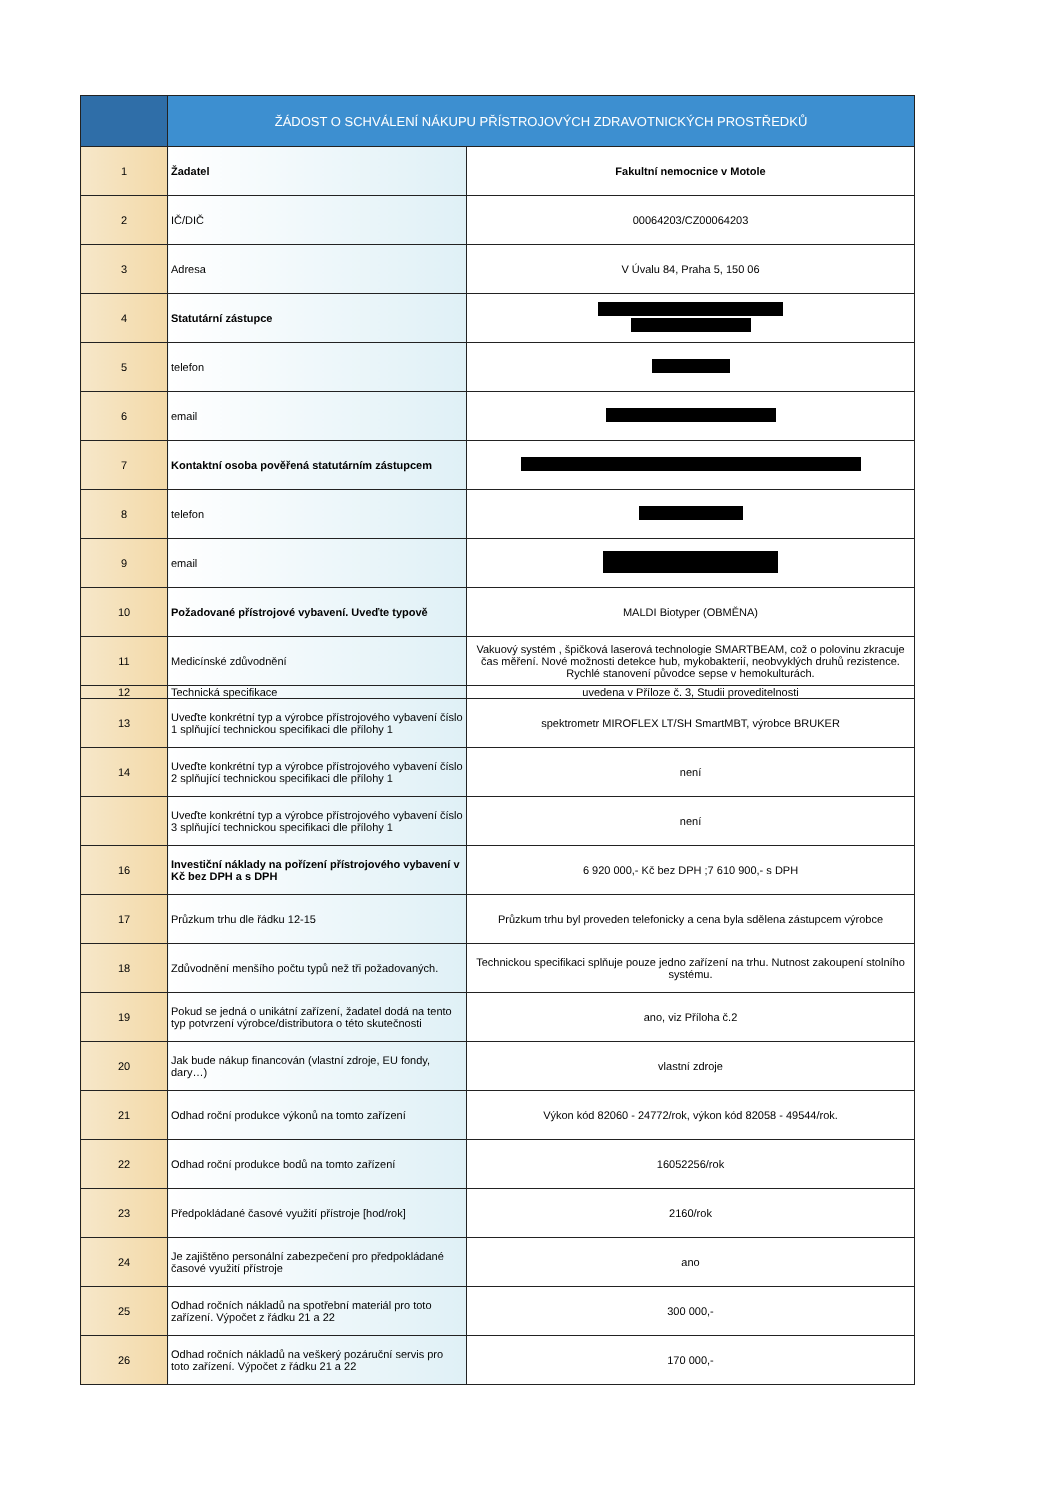| | ŽÁDOST O SCHVÁLENÍ NÁKUPU PŘÍSTROJOVÝCH ZDRAVOTNICKÝCH PROSTŘEDKŮ | |
| --- | --- | --- |
| 1 | Žadatel | Fakultní nemocnice v Motole |
| 2 | IČ/DIČ | 00064203/CZ00064203 |
| 3 | Adresa | V Úvalu 84, Praha 5, 150 06 |
| 4 | Statutární zástupce | |
| 5 | telefon | |
| 6 | email | |
| 7 | Kontaktní osoba pověřená statutárním zástupcem | |
| 8 | telefon | |
| 9 | email | |
| 10 | Požadované přístrojové vybavení. Uveďte typově | MALDI Biotyper (OBMĚNA) |
| 11 | Medicínské zdůvodnění | Vakuový systém , špičková laserová technologie SMARTBEAM, což o polovinu zkracuje čas měření. Nové možnosti detekce hub, mykobakterií, neobvyklých druhů rezistence. Rychlé stanovení původce sepse v hemokulturách. |
| 12 | Technická specifikace | uvedena v Příloze č. 3, Studii proveditelnosti |
| 13 | Uveďte konkrétní typ a výrobce přístrojového vybavení číslo 1 splňující technickou specifikaci dle přílohy 1 | spektrometr MIROFLEX LT/SH SmartMBT, výrobce BRUKER |
| 14 | Uveďte konkrétní typ a výrobce přístrojového vybavení číslo 2 splňující technickou specifikaci dle přílohy 1 | není |
| | Uveďte konkrétní typ a výrobce přístrojového vybavení číslo 3 splňující technickou specifikaci dle přílohy 1 | není |
| 16 | Investiční náklady na pořízení přístrojového vybavení v Kč bez DPH a s DPH | 6 920 000,- Kč bez DPH ;7 610 900,- s DPH |
| 17 | Průzkum trhu dle řádku 12-15 | Průzkum trhu byl proveden telefonicky a cena byla sdělena zástupcem výrobce |
| 18 | Zdůvodnění menšího počtu typů než tři požadovaných. | Technickou specifikaci splňuje pouze jedno zařízení na trhu. Nutnost zakoupení stolního systému. |
| 19 | Pokud se jedná o unikátní zařízení, žadatel dodá na tento typ potvrzení výrobce/distributora o této skutečnosti | ano, viz Příloha č.2 |
| 20 | Jak bude nákup financován (vlastní zdroje, EU fondy, dary…) | vlastní zdroje |
| 21 | Odhad roční produkce výkonů na tomto zařízení | Výkon kód 82060 - 24772/rok, výkon kód 82058 - 49544/rok. |
| 22 | Odhad roční produkce bodů na tomto zařízení | 16052256/rok |
| 23 | Předpokládané časové využití přístroje [hod/rok] | 2160/rok |
| 24 | Je zajištěno personální zabezpečení pro předpokládané časové využití přístroje | ano |
| 25 | Odhad ročních nákladů na spotřební materiál pro toto zařízení. Výpočet z řádku 21 a 22 | 300 000,- |
| 26 | Odhad ročních nákladů na veškerý pozáruční servis pro toto zařízení. Výpočet z řádku 21 a 22 | 170 000,- |